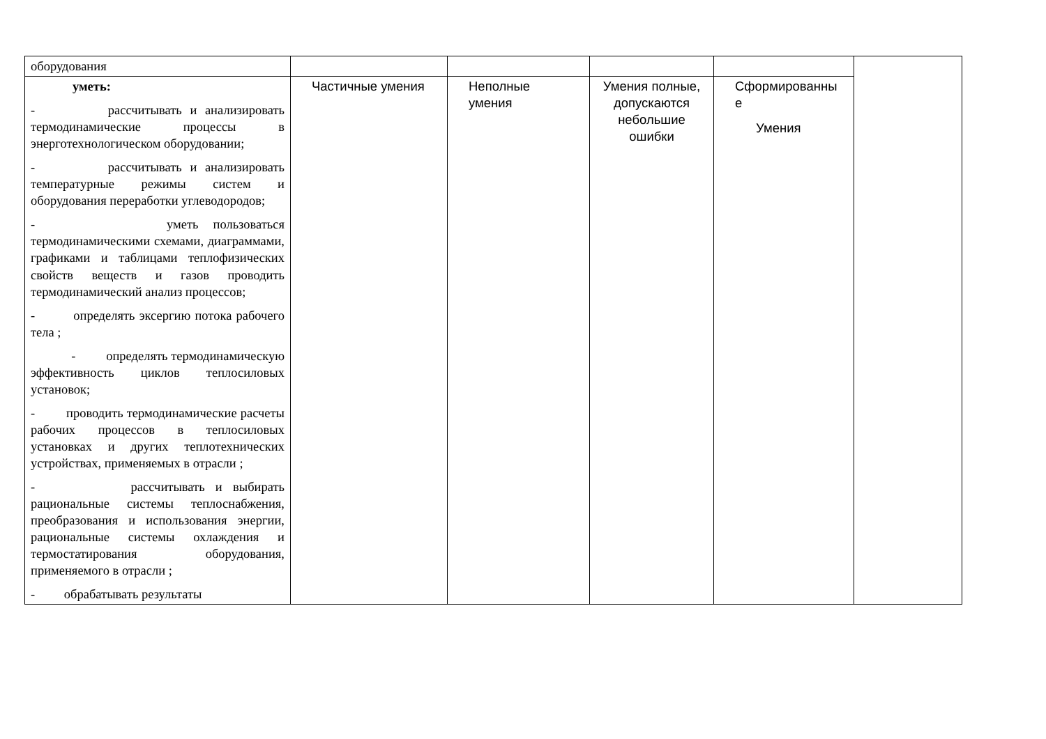| оборудования | | | | | |
| уметь: - рассчитывать и анализировать термодинамические процессы в энерготехнологическом оборудовании; - рассчитывать и анализировать температурные режимы систем и оборудования переработки углеводородов; - уметь пользоваться термодинамическими схемами, диаграммами, графиками и таблицами теплофизических свойств веществ и газов проводить термодинамический анализ процессов; - определять эксергию потока рабочего тела ; - определять термодинамическую эффективность циклов теплосиловых установок; - проводить термодинамические расчеты рабочих процессов в теплосиловых установках и других теплотехнических устройствах, применяемых в отрасли ; - рассчитывать и выбирать рациональные системы теплоснабжения, преобразования и использования энергии, рациональные системы охлаждения и термостатирования оборудования, применяемого в отрасли ; - обрабатывать результаты | Частичные умения | Неполные умения | Умения полные, допускаются небольшие ошибки | Сформированны е Умения | |